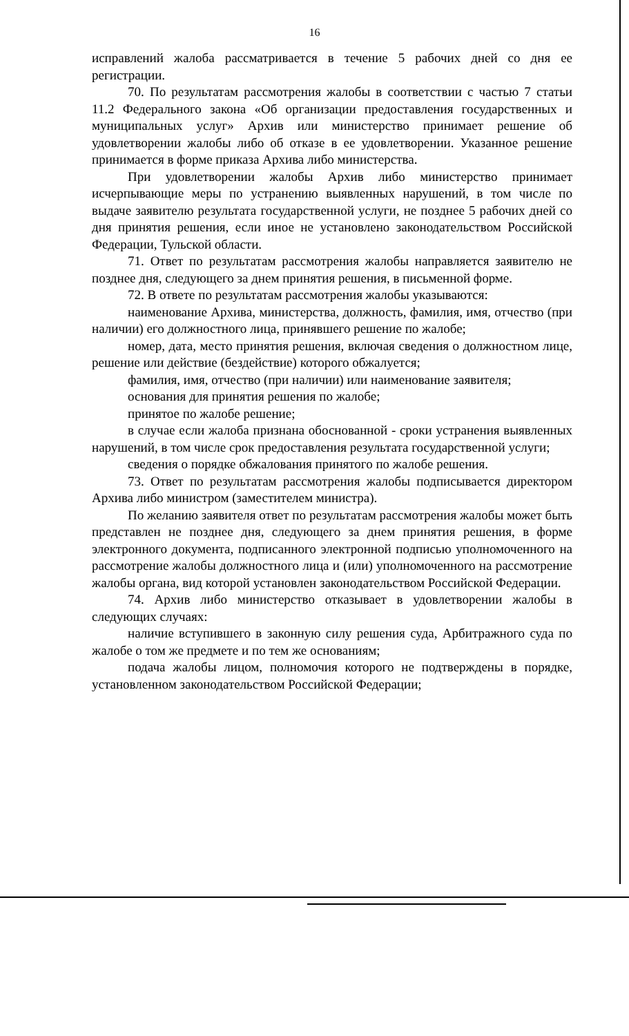16
исправлений жалоба рассматривается в течение 5 рабочих дней со дня ее регистрации.
70. По результатам рассмотрения жалобы в соответствии с частью 7 статьи 11.2 Федерального закона «Об организации предоставления государственных и муниципальных услуг» Архив или министерство принимает решение об удовлетворении жалобы либо об отказе в ее удовлетворении. Указанное решение принимается в форме приказа Архива либо министерства.
При удовлетворении жалобы Архив либо министерство принимает исчерпывающие меры по устранению выявленных нарушений, в том числе по выдаче заявителю результата государственной услуги, не позднее 5 рабочих дней со дня принятия решения, если иное не установлено законодательством Российской Федерации, Тульской области.
71. Ответ по результатам рассмотрения жалобы направляется заявителю не позднее дня, следующего за днем принятия решения, в письменной форме.
72. В ответе по результатам рассмотрения жалобы указываются:
наименование Архива, министерства, должность, фамилия, имя, отчество (при наличии) его должностного лица, принявшего решение по жалобе;
номер, дата, место принятия решения, включая сведения о должностном лице, решение или действие (бездействие) которого обжалуется;
фамилия, имя, отчество (при наличии) или наименование заявителя;
основания для принятия решения по жалобе;
принятое по жалобе решение;
в случае если жалоба признана обоснованной - сроки устранения выявленных нарушений, в том числе срок предоставления результата государственной услуги;
сведения о порядке обжалования принятого по жалобе решения.
73. Ответ по результатам рассмотрения жалобы подписывается директором Архива либо министром (заместителем министра).
По желанию заявителя ответ по результатам рассмотрения жалобы может быть представлен не позднее дня, следующего за днем принятия решения, в форме электронного документа, подписанного электронной подписью уполномоченного на рассмотрение жалобы должностного лица и (или) уполномоченного на рассмотрение жалобы органа, вид которой установлен законодательством Российской Федерации.
74. Архив либо министерство отказывает в удовлетворении жалобы в следующих случаях:
наличие вступившего в законную силу решения суда, Арбитражного суда по жалобе о том же предмете и по тем же основаниям;
подача жалобы лицом, полномочия которого не подтверждены в порядке, установленном законодательством Российской Федерации;